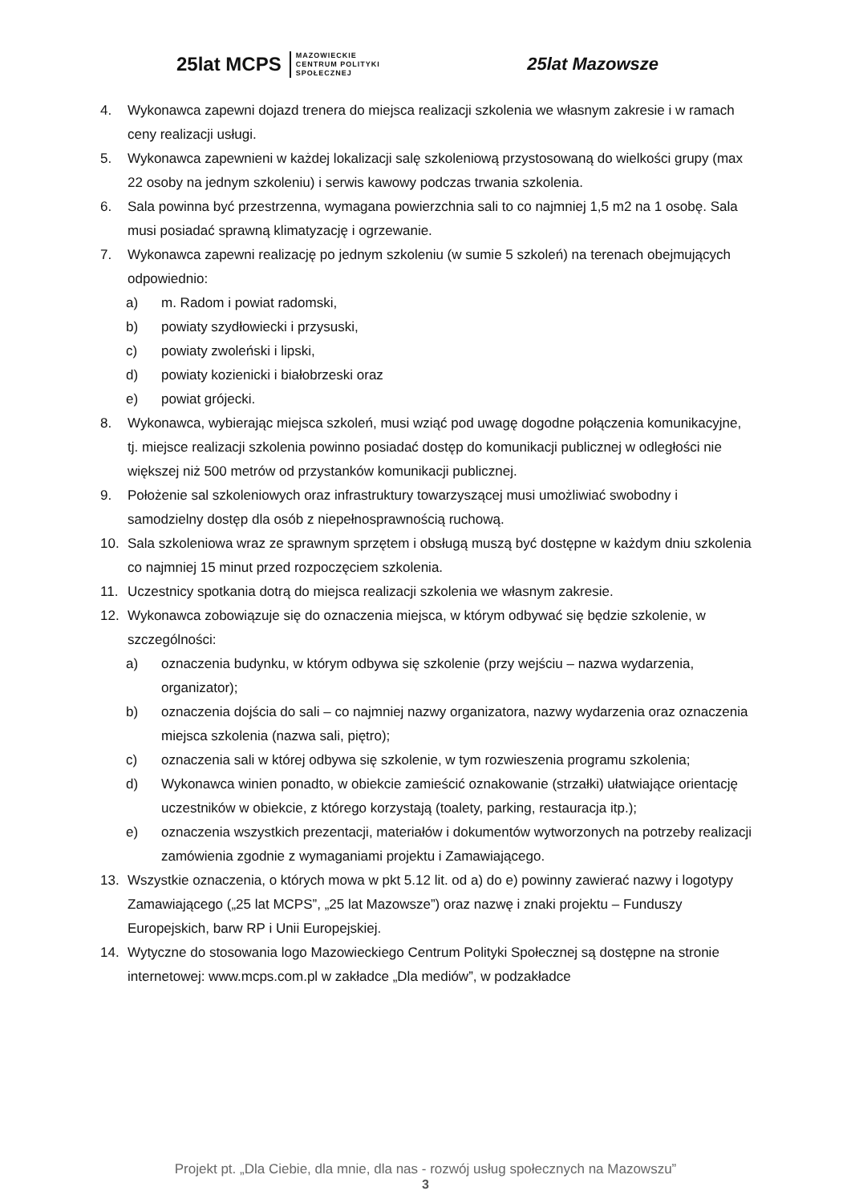25lat MCPS MAZOWIECKIE
CENTRUM POLITYKI
SPOŁECZNEJ
25lat Mazowsze
4. Wykonawca zapewni dojazd trenera do miejsca realizacji szkolenia we własnym zakresie i w ramach ceny realizacji usługi.
5. Wykonawca zapewnieni w każdej lokalizacji salę szkoleniową przystosowaną do wielkości grupy (max 22 osoby na jednym szkoleniu) i serwis kawowy podczas trwania szkolenia.
6. Sala powinna być przestrzenna, wymagana powierzchnia sali to co najmniej 1,5 m2 na 1 osobę. Sala musi posiadać sprawną klimatyzację i ogrzewanie.
7. Wykonawca zapewni realizację po jednym szkoleniu (w sumie 5 szkoleń) na terenach obejmujących odpowiednio:
a) m. Radom i powiat radomski,
b) powiaty szydłowiecki i przysuski,
c) powiaty zwoleński i lipski,
d) powiaty kozienicki i białobrzeski oraz
e) powiat grójecki.
8. Wykonawca, wybierając miejsca szkoleń, musi wziąć pod uwagę dogodne połączenia komunikacyjne, tj. miejsce realizacji szkolenia powinno posiadać dostęp do komunikacji publicznej w odległości nie większej niż 500 metrów od przystanków komunikacji publicznej.
9. Położenie sal szkoleniowych oraz infrastruktury towarzyszącej musi umożliwiać swobodny i samodzielny dostęp dla osób z niepełnosprawnością ruchową.
10. Sala szkoleniowa wraz ze sprawnym sprzętem i obsługą muszą być dostępne w każdym dniu szkolenia co najmniej 15 minut przed rozpoczęciem szkolenia.
11. Uczestnicy spotkania dotrą do miejsca realizacji szkolenia we własnym zakresie.
12. Wykonawca zobowiązuje się do oznaczenia miejsca, w którym odbywać się będzie szkolenie, w szczególności:
a) oznaczenia budynku, w którym odbywa się szkolenie (przy wejściu – nazwa wydarzenia, organizator);
b) oznaczenia dojścia do sali – co najmniej nazwy organizatora, nazwy wydarzenia oraz oznaczenia miejsca szkolenia (nazwa sali, piętro);
c) oznaczenia sali w której odbywa się szkolenie, w tym rozwieszenia programu szkolenia;
d) Wykonawca winien ponadto, w obiekcie zamieścić oznakowanie (strzałki) ułatwiające orientację uczestników w obiekcie, z którego korzystają (toalety, parking, restauracja itp.);
e) oznaczenia wszystkich prezentacji, materiałów i dokumentów wytworzonych na potrzeby realizacji zamówienia zgodnie z wymaganiami projektu i Zamawiającego.
13. Wszystkie oznaczenia, o których mowa w pkt 5.12 lit. od a) do e) powinny zawierać nazwy i logotypy Zamawiającego („25 lat MCPS”, „25 lat Mazowsze”) oraz nazwę i znaki projektu – Funduszy Europejskich, barw RP i Unii Europejskiej.
14. Wytyczne do stosowania logo Mazowieckiego Centrum Polityki Społecznej są dostępne na stronie internetowej: www.mcps.com.pl w zakładce „Dla mediów”, w podzakładce
Projekt pt. „Dla Ciebie, dla mnie, dla nas - rozwój usług społecznych na Mazowszu”
3